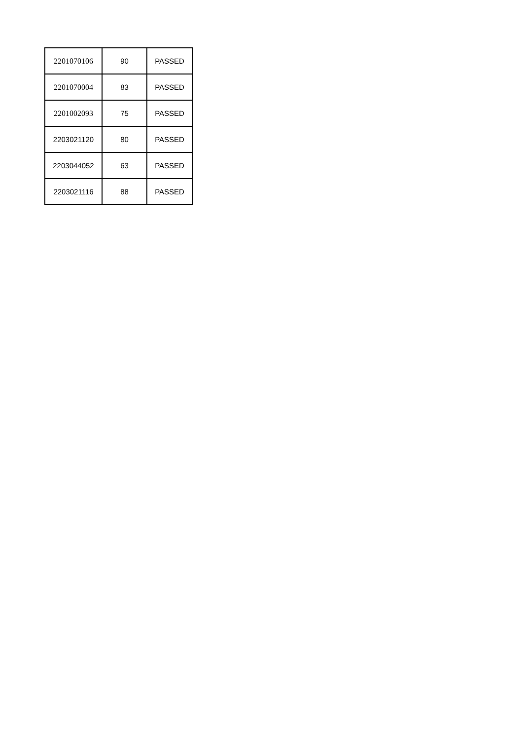| 2201070106 | 90 | PASSED |
| 2201070004 | 83 | PASSED |
| 2201002093 | 75 | PASSED |
| 2203021120 | 80 | PASSED |
| 2203044052 | 63 | PASSED |
| 2203021116 | 88 | PASSED |